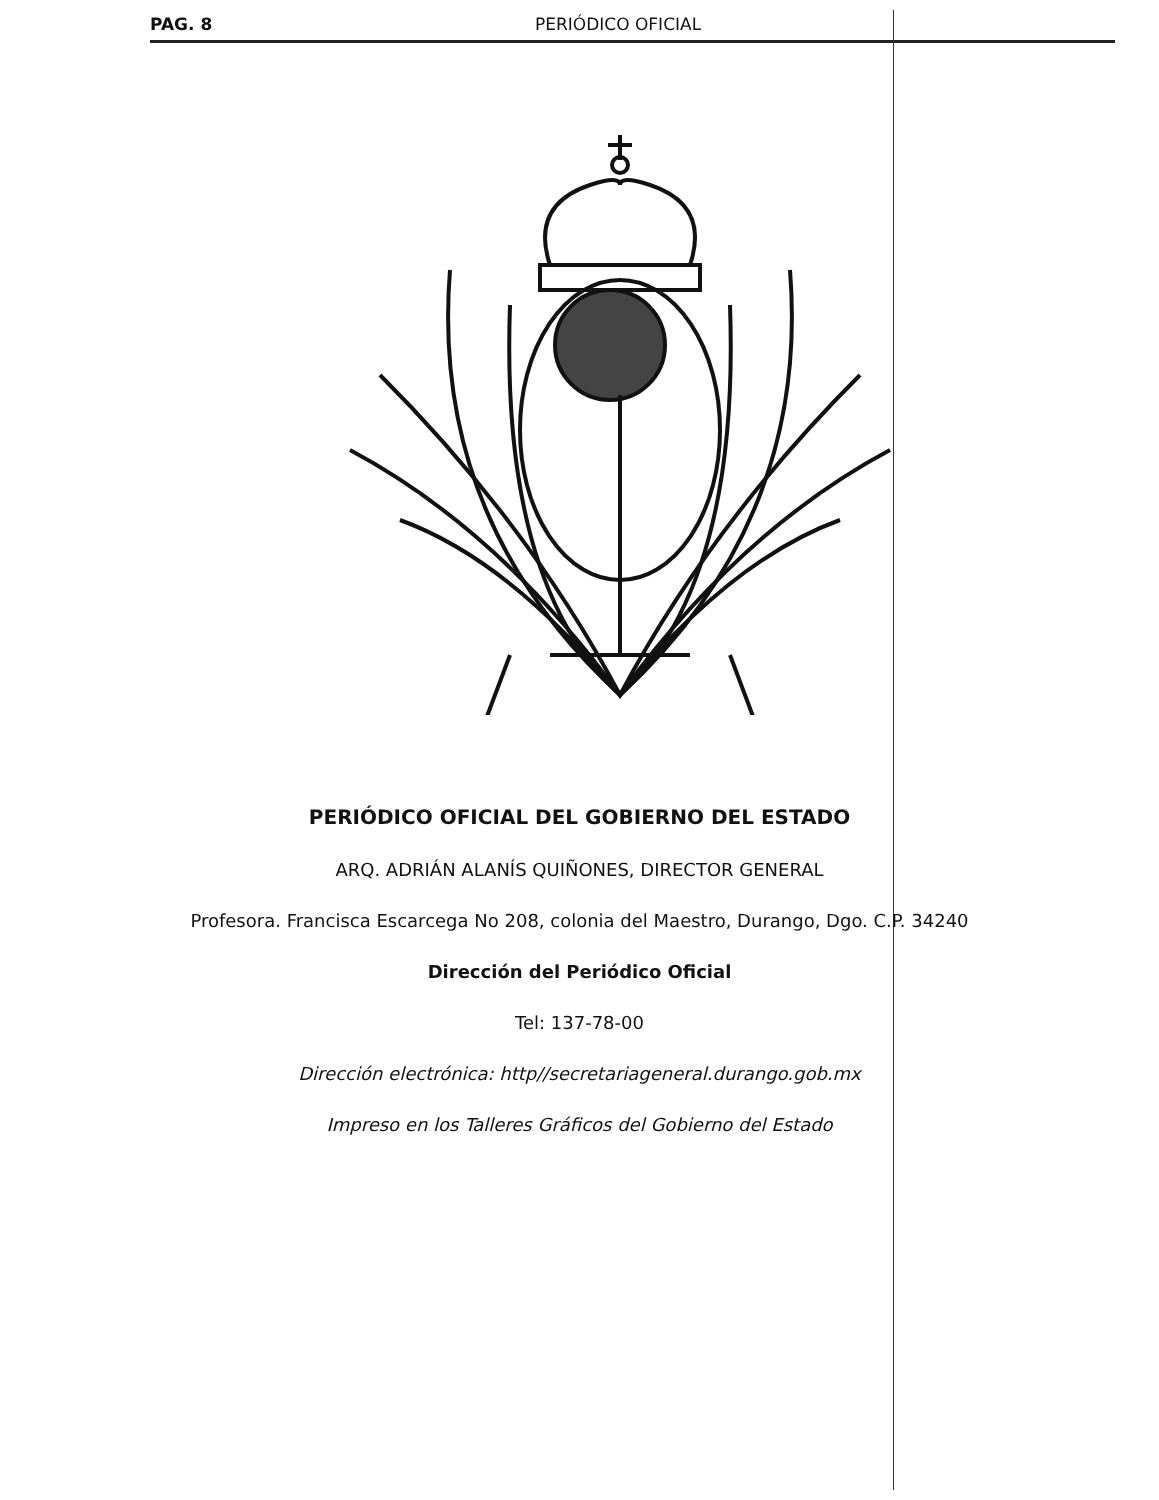PAG. 8 PERIÓDICO OFICIAL
PERIÓDICO OFICIAL DEL GOBIERNO DEL ESTADO
ARQ. ADRIÁN ALANÍS QUIÑONES, DIRECTOR GENERAL
Profesora. Francisca Escarcega No 208, colonia del Maestro, Durango, Dgo. C.P. 34240
Dirección del Periódico Oficial
Tel: 137-78-00
Dirección electrónica: http//secretariageneral.durango.gob.mx
Impreso en los Talleres Gráficos del Gobierno del Estado